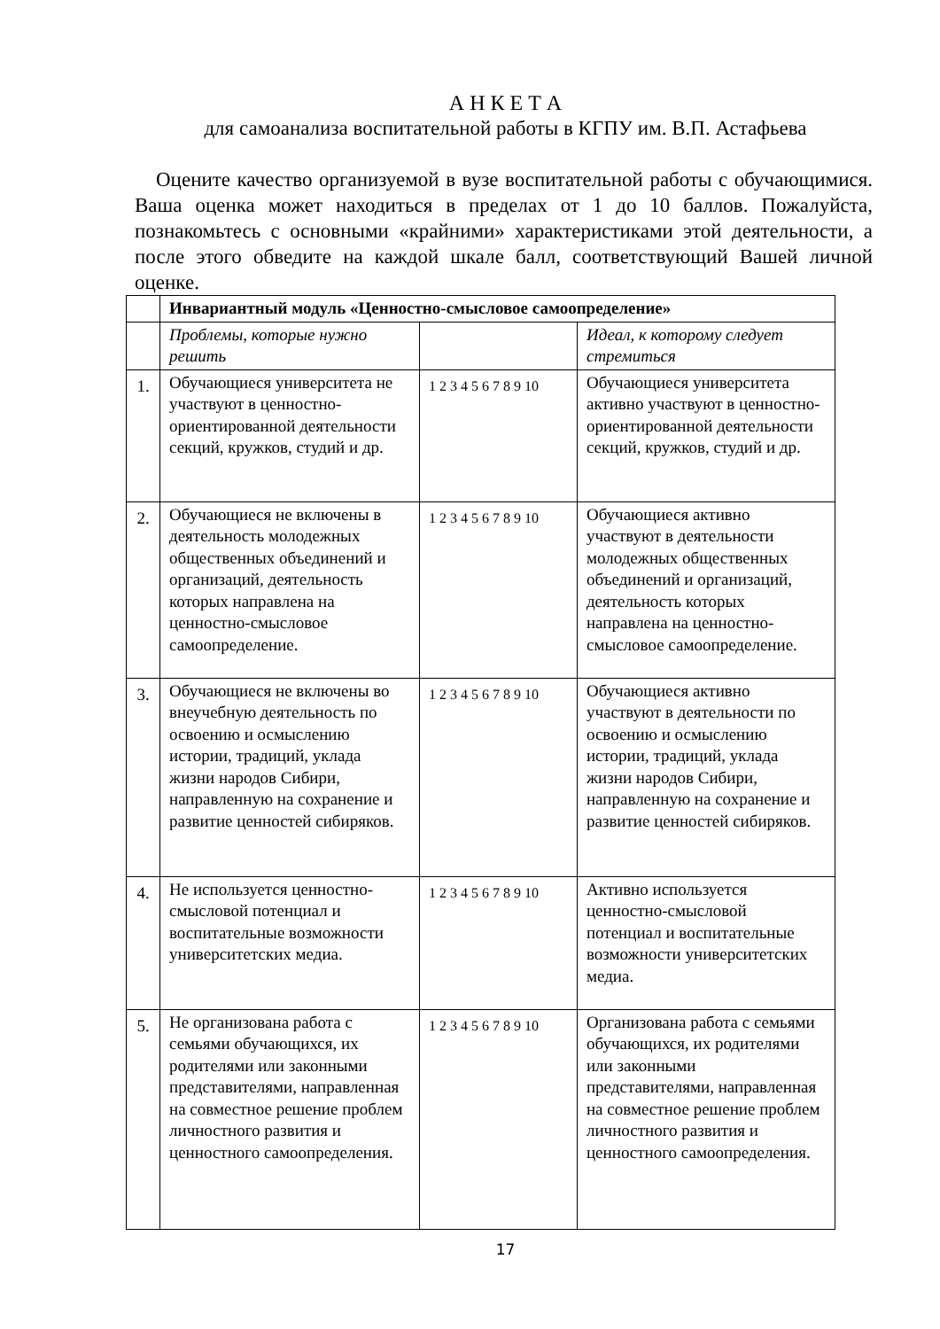А Н К Е Т А
для самоанализа воспитательной работы в КГПУ им. В.П. Астафьева
Оцените качество организуемой в вузе воспитательной работы с обучающимися. Ваша оценка может находиться в пределах от 1 до 10 баллов. Пожалуйста, познакомьтесь с основными «крайними» характеристиками этой деятельности, а после этого обведите на каждой шкале балл, соответствующий Вашей личной оценке.
| | Инвариантный модуль «Ценностно-смысловое самоопределение» | | |
| | Проблемы, которые нужно решить | | Идеал, к которому следует стремиться |
| 1. | Обучающиеся университета не участвуют в ценностно-ориентированной деятельности секций, кружков, студий и др. | 1 2 3 4 5 6 7 8 9 10 | Обучающиеся университета активно участвуют в ценностно-ориентированной деятельности секций, кружков, студий и др. |
| 2. | Обучающиеся не включены в деятельность молодежных общественных объединений и организаций, деятельность которых направлена на ценностно-смысловое самоопределение. | 1 2 3 4 5 6 7 8 9 10 | Обучающиеся активно участвуют в деятельности молодежных общественных объединений и организаций, деятельность которых направлена на ценностно-смысловое самоопределение. |
| 3. | Обучающиеся не включены во внеучебную деятельность по освоению и осмыслению истории, традиций, уклада жизни народов Сибири, направленную на сохранение и развитие ценностей сибиряков. | 1 2 3 4 5 6 7 8 9 10 | Обучающиеся активно участвуют в деятельности по освоению и осмыслению истории, традиций, уклада жизни народов Сибири, направленную на сохранение и развитие ценностей сибиряков. |
| 4. | Не используется ценностно-смысловой потенциал и воспитательные возможности университетских медиа. | 1 2 3 4 5 6 7 8 9 10 | Активно используется ценностно-смысловой потенциал и воспитательные возможности университетских медиа. |
| 5. | Не организована работа с семьями обучающихся, их родителями или законными представителями, направленная на совместное решение проблем личностного развития и ценностного самоопределения. | 1 2 3 4 5 6 7 8 9 10 | Организована работа с семьями обучающихся, их родителями или законными представителями, направленная на совместное решение проблем личностного развития и ценностного самоопределения. |
17